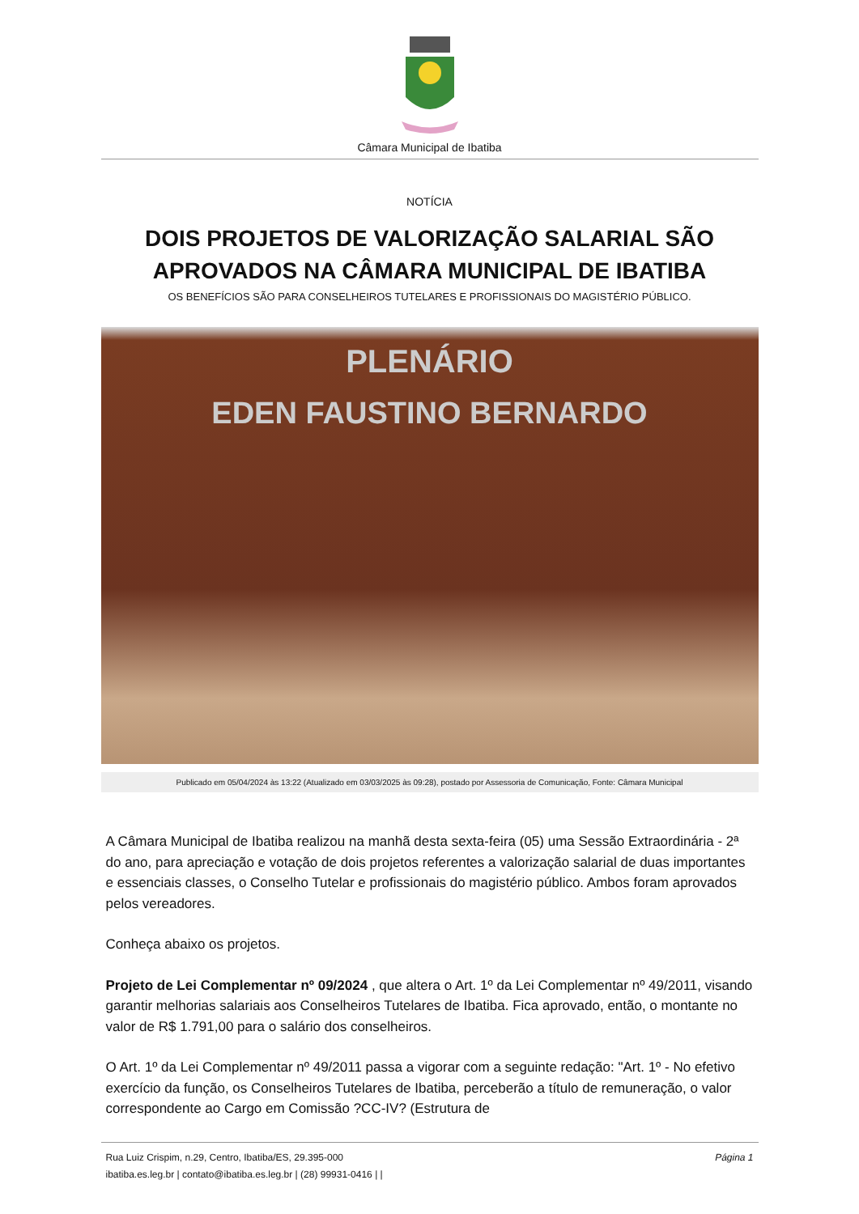Câmara Municipal de Ibatiba
NOTÍCIA
DOIS PROJETOS DE VALORIZAÇÃO SALARIAL SÃO APROVADOS NA CÂMARA MUNICIPAL DE IBATIBA
OS BENEFÍCIOS SÃO PARA CONSELHEIROS TUTELARES E PROFISSIONAIS DO MAGISTÉRIO PÚBLICO.
PLENÁRIO
EDEN FAUSTINO BERNARDO
Publicado em 05/04/2024 às 13:22 (Atualizado em 03/03/2025 às 09:28), postado por Assessoria de Comunicação, Fonte: Câmara Municipal
A Câmara Municipal de Ibatiba realizou na manhã desta sexta-feira (05) uma Sessão Extraordinária - 2ª do ano, para apreciação e votação de dois projetos referentes a valorização salarial de duas importantes e essenciais classes, o Conselho Tutelar e profissionais do magistério público. Ambos foram aprovados pelos vereadores.
Conheça abaixo os projetos.
Projeto de Lei Complementar nº 09/2024 , que altera o Art. 1º da Lei Complementar nº 49/2011, visando garantir melhorias salariais aos Conselheiros Tutelares de Ibatiba. Fica aprovado, então, o montante no valor de R$ 1.791,00 para o salário dos conselheiros.
O Art. 1º da Lei Complementar nº 49/2011 passa a vigorar com a seguinte redação: "Art. 1º - No efetivo exercício da função, os Conselheiros Tutelares de Ibatiba, perceberão a título de remuneração, o valor correspondente ao Cargo em Comissão ?CC-IV? (Estrutura de
Rua Luiz Crispim, n.29, Centro, Ibatiba/ES, 29.395-000
ibatiba.es.leg.br | contato@ibatiba.es.leg.br | (28) 99931-0416 | |
Página 1